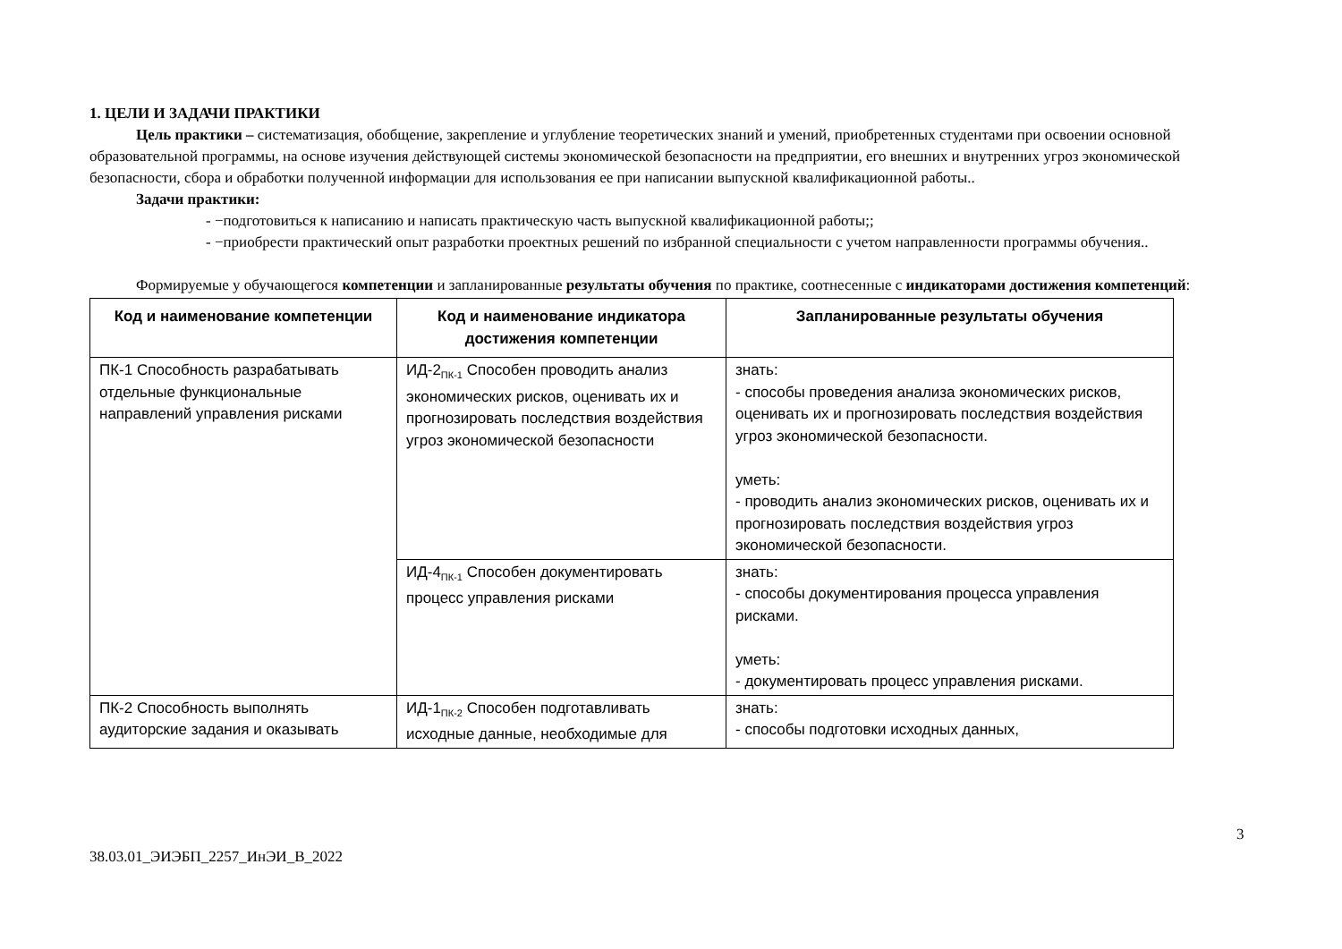1. ЦЕЛИ И ЗАДАЧИ ПРАКТИКИ
Цель практики – систематизация, обобщение, закрепление и углубление теоретических знаний и умений, приобретенных студентами при освоении основной образовательной программы, на основе изучения действующей системы экономической безопасности на предприятии, его внешних и внутренних угроз экономической безопасности, сбора и обработки полученной информации для использования ее при написании выпускной квалификационной работы..
Задачи практики:
- −подготовиться к написанию и написать практическую часть выпускной квалификационной работы;;
- −приобрести практический опыт разработки проектных решений по избранной специальности с учетом направленности программы обучения..
Формируемые у обучающегося компетенции и запланированные результаты обучения по практике, соотнесенные с индикаторами достижения компетенций:
| Код и наименование компетенции | Код и наименование индикатора достижения компетенции | Запланированные результаты обучения |
| --- | --- | --- |
| ПК-1 Способность разрабатывать отдельные функциональные направлений управления рисками | ИД-2<sub>ПК-1</sub> Способен проводить анализ экономических рисков, оценивать их и прогнозировать последствия воздействия угроз экономической безопасности | знать: - способы проведения анализа экономических рисков, оценивать их и прогнозировать последствия воздействия угроз экономической безопасности. уметь: - проводить анализ экономических рисков, оценивать их и прогнозировать последствия воздействия угроз экономической безопасности. |
| | ИД-4<sub>ПК-1</sub> Способен документировать процесс управления рисками | знать: - способы документирования процесса управления рисками. уметь: - документировать процесс управления рисками. |
| ПК-2 Способность выполнять аудиторские задания и оказывать | ИД-1<sub>ПК-2</sub> Способен подготавливать исходные данные, необходимые для | знать: - способы подготовки исходных данных, |
3
38.03.01_ЭИЭБП_2257_ИнЭИ_В_2022